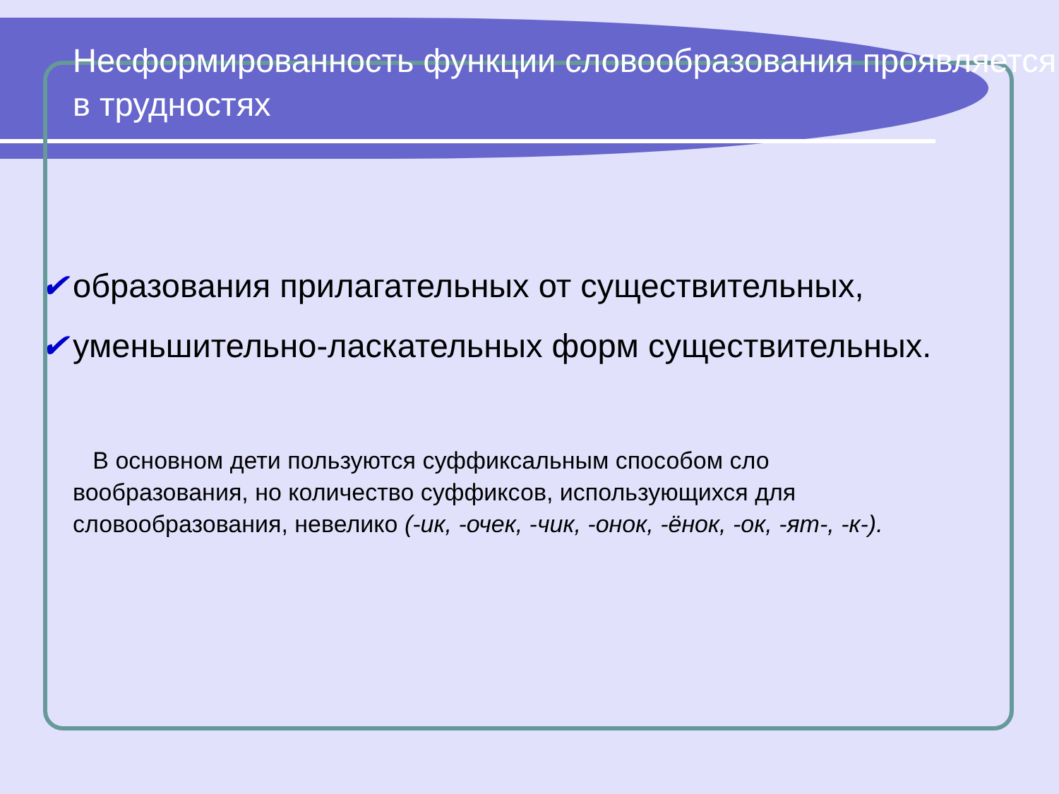Несформированность функции словообразования проявляется в трудностях
✔ образования прилагательных от существительных,
✔ уменьшительно-ласкательных форм существительных.
В основном дети пользуются суффиксальным способом сло вообразования, но количество суффиксов, использующихся для словообразования, невелико (-ик, -очек, -чик, -онок, -ёнок, -ок, -ят-, -к-).